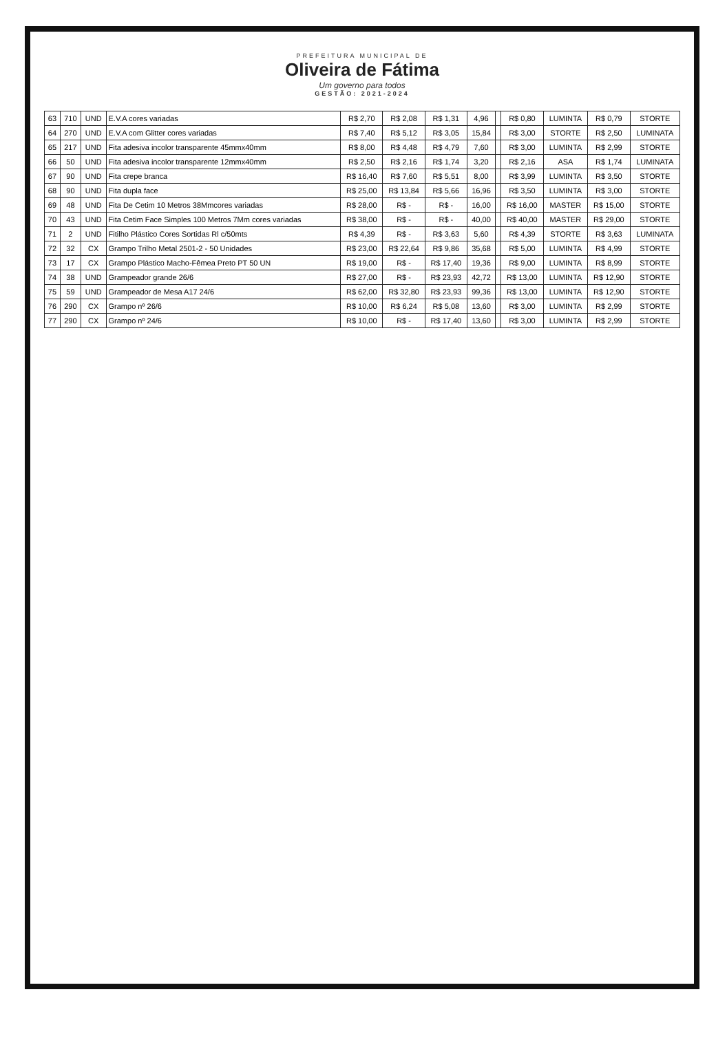PREFEITURA MUNICIPAL DE
Oliveira de Fátima
Um governo para todos
GESTÃO: 2021-2024
| 63 | 710 | UND | E.V.A cores variadas | R$ 2,70 | R$ 2,08 | R$ 1,31 | 4,96 | | R$ 0,80 | LUMINTA | R$ 0,79 | STORTE |
| 64 | 270 | UND | E.V.A com Glitter cores variadas | R$ 7,40 | R$ 5,12 | R$ 3,05 | 15,84 | | R$ 3,00 | STORTE | R$ 2,50 | LUMINATA |
| 65 | 217 | UND | Fita adesiva incolor transparente 45mmx40mm | R$ 8,00 | R$ 4,48 | R$ 4,79 | 7,60 | | R$ 3,00 | LUMINTA | R$ 2,99 | STORTE |
| 66 | 50 | UND | Fita adesiva incolor transparente 12mmx40mm | R$ 2,50 | R$ 2,16 | R$ 1,74 | 3,20 | | R$ 2,16 | ASA | R$ 1,74 | LUMINATA |
| 67 | 90 | UND | Fita crepe branca | R$ 16,40 | R$ 7,60 | R$ 5,51 | 8,00 | | R$ 3,99 | LUMINTA | R$ 3,50 | STORTE |
| 68 | 90 | UND | Fita dupla face | R$ 25,00 | R$ 13,84 | R$ 5,66 | 16,96 | | R$ 3,50 | LUMINTA | R$ 3,00 | STORTE |
| 69 | 48 | UND | Fita De Cetim 10 Metros 38Mmcores variadas | R$ 28,00 | R$ - | R$ - | 16,00 | | R$ 16,00 | MASTER | R$ 15,00 | STORTE |
| 70 | 43 | UND | Fita Cetim Face Simples 100 Metros 7Mm cores variadas | R$ 38,00 | R$ - | R$ - | 40,00 | | R$ 40,00 | MASTER | R$ 29,00 | STORTE |
| 71 | 2 | UND | Fitilho Plástico Cores Sortidas Rl c/50mts | R$ 4,39 | R$ - | R$ 3,63 | 5,60 | | R$ 4,39 | STORTE | R$ 3,63 | LUMINATA |
| 72 | 32 | CX | Grampo Trilho Metal 2501-2 - 50 Unidades | R$ 23,00 | R$ 22,64 | R$ 9,86 | 35,68 | | R$ 5,00 | LUMINTA | R$ 4,99 | STORTE |
| 73 | 17 | CX | Grampo Plástico Macho-Fêmea Preto PT 50 UN | R$ 19,00 | R$ - | R$ 17,40 | 19,36 | | R$ 9,00 | LUMINTA | R$ 8,99 | STORTE |
| 74 | 38 | UND | Grampeador grande 26/6 | R$ 27,00 | R$ - | R$ 23,93 | 42,72 | | R$ 13,00 | LUMINTA | R$ 12,90 | STORTE |
| 75 | 59 | UND | Grampeador de Mesa A17 24/6 | R$ 62,00 | R$ 32,80 | R$ 23,93 | 99,36 | | R$ 13,00 | LUMINTA | R$ 12,90 | STORTE |
| 76 | 290 | CX | Grampo nº 26/6 | R$ 10,00 | R$ 6,24 | R$ 5,08 | 13,60 | | R$ 3,00 | LUMINTA | R$ 2,99 | STORTE |
| 77 | 290 | CX | Grampo nº 24/6 | R$ 10,00 | R$ - | R$ 17,40 | 13,60 | | R$ 3,00 | LUMINTA | R$ 2,99 | STORTE |